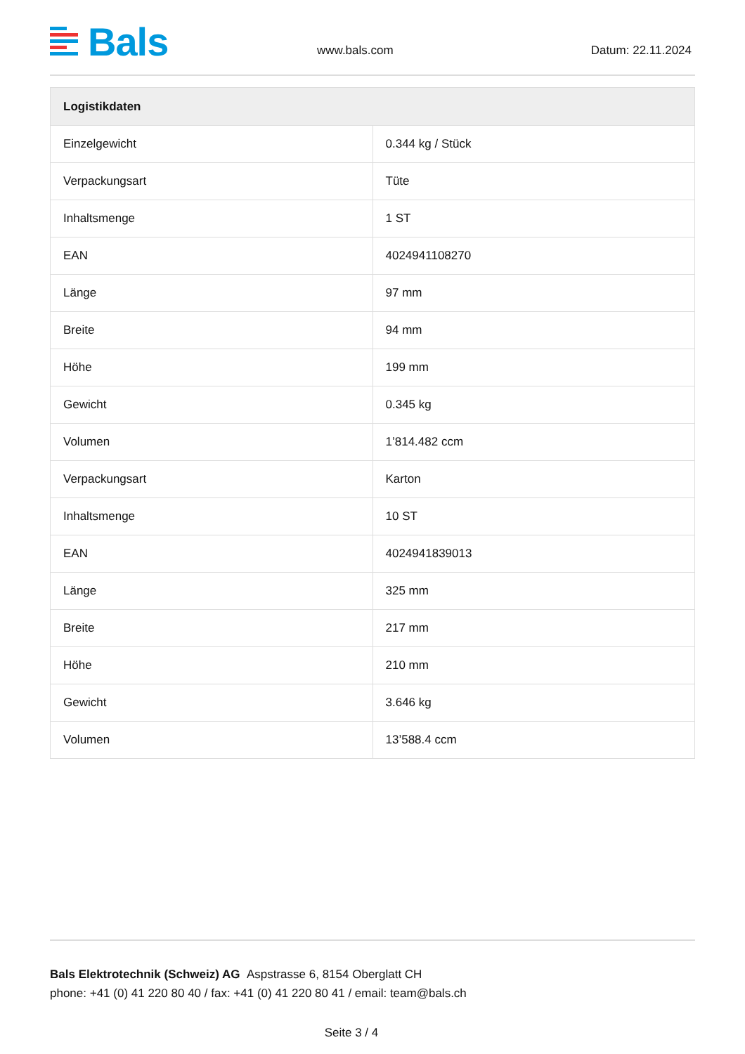Bals
www.bals.com
Datum: 22.11.2024
| Logistikdaten | |
| --- | --- |
| Einzelgewicht | 0.344 kg / Stück |
| Verpackungsart | Tüte |
| Inhaltsmenge | 1 ST |
| EAN | 4024941108270 |
| Länge | 97 mm |
| Breite | 94 mm |
| Höhe | 199 mm |
| Gewicht | 0.345 kg |
| Volumen | 1’814.482 ccm |
| Verpackungsart | Karton |
| Inhaltsmenge | 10 ST |
| EAN | 4024941839013 |
| Länge | 325 mm |
| Breite | 217 mm |
| Höhe | 210 mm |
| Gewicht | 3.646 kg |
| Volumen | 13’588.4 ccm |
Bals Elektrotechnik (Schweiz) AG Aspstrasse 6, 8154 Oberglatt CH
phone: +41 (0) 41 220 80 40 / fax: +41 (0) 41 220 80 41 / email: team@bals.ch
Seite 3 / 4